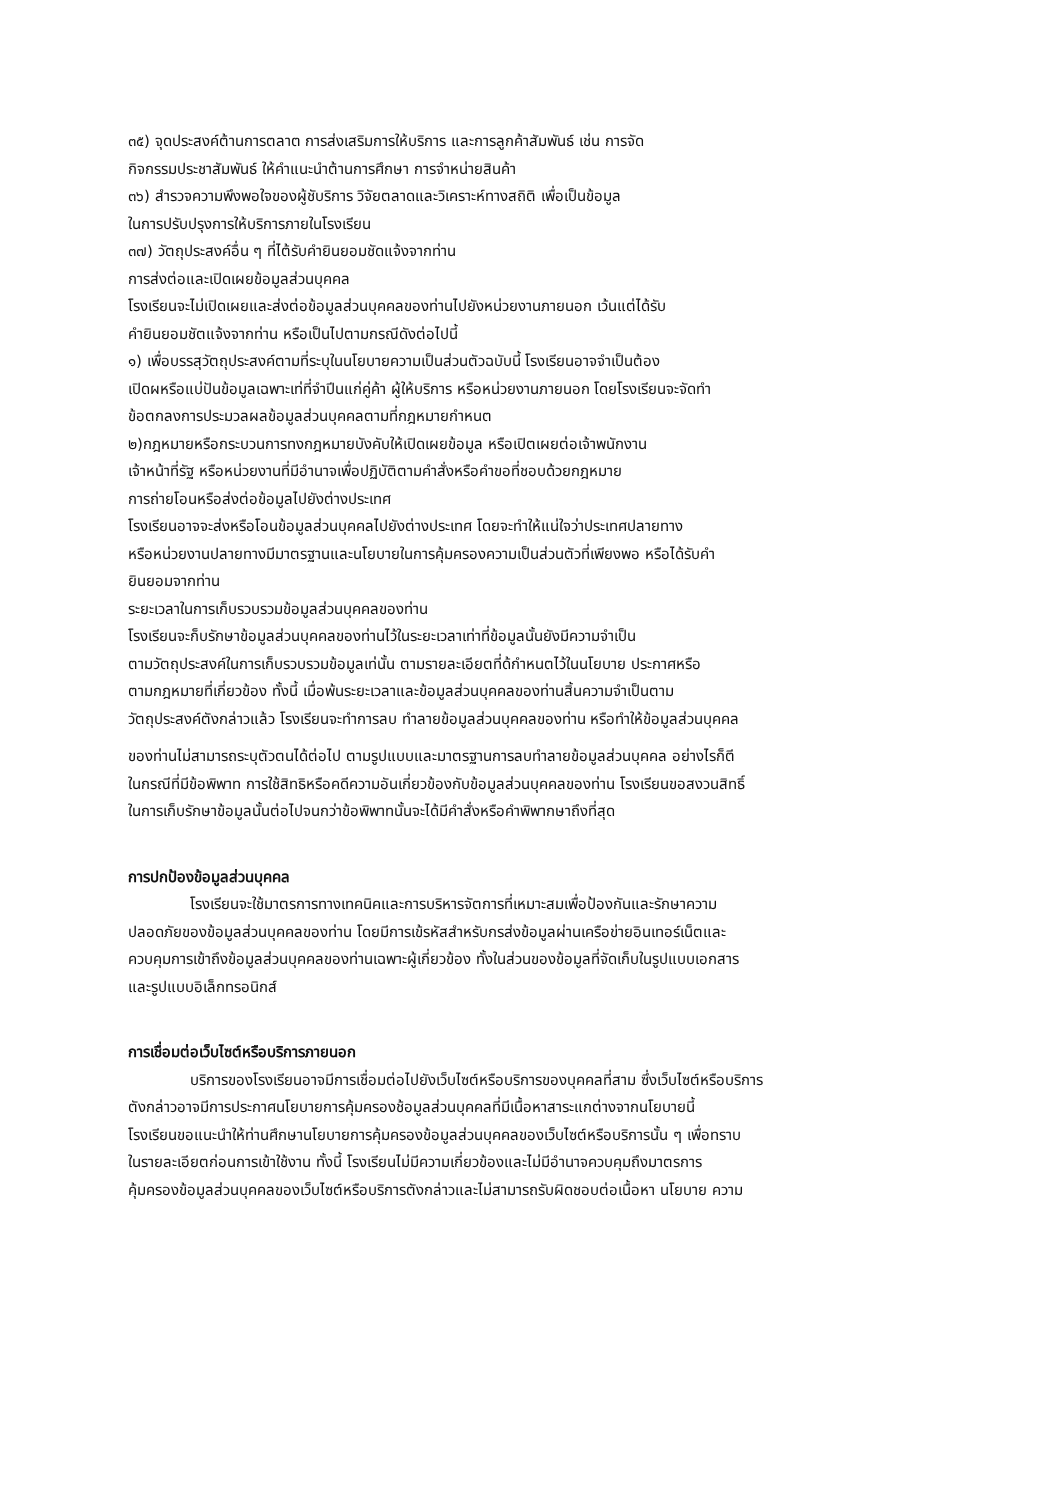๓๕) จุดประสงค์ต้านการตลาต การส่งเสริมการให้บริการ และการลูกค้าสัมพันธ์ เช่น การจัด
กิจกรรมประชาสัมพันธ์ ให้คำแนะนำต้านการศึกษา การจำหน่ายสินค้า
๓๖) สำรวจความพึงพอใจของผู้ชับริการ วิจัยตลาดและวิเคราะห์ทางสถิติ เพื่อเป็นข้อมูล
ในการปรับปรุงการให้บริการภายในโรงเรียน
๓๗) วัตถุประสงค์อื่น ๆ ที่ไต้รับคำยินยอมชัดแจ้งจากท่าน
การส่งต่อและเปิดเผยข้อมูลส่วนบุคคล
โรงเรียนจะไม่เปิดเผยและส่งต่อข้อมูลส่วนบุคคลของท่านไปยังหน่วยงานภายนอก เว้นแต่ได้รับ
คำยินยอมชัตแจ้งจากท่าน หรือเป็นไปตามกรณีดังต่อไปนี้
๑) เพื่อบรรสุวัตถุประสงค์ตามที่ระบุในนโยบายความเป็นส่วนตัวฉบับนี้ โรงเรียนอาจจำเป็นต้อง
เปิดผหรือแบ่ปันข้อมูลเฉพาะเท่ที่จำปีนแก่คู่ค้า ผู้ให้บริการ หรือหน่วยงานภายนอก โดยโรงเรียนจะจัดทำ
ข้อตกลงการประมวลผลข้อมูลส่วนบุคคลตามที่กฎหมายกำหนต
๒)กฎหมายหรือกระบวนการทงกฎหมายบังคับให้เปิดเผยข้อมูล หรือเปิตเผยต่อเจ้าพนักงาน
เจ้าหน้าที่รัฐ หรือหน่วยงานที่มีอำนาจเพื่อปฏิบัติตามคำสั่งหรือคำขอที่ชอบด้วยกฎหมาย
การถ่ายโอนหรือส่งต่อข้อมูลไปยังต่างประเทศ
โรงเรียนอาจจะส่งหรือโอนข้อมูลส่วนบุคคลไปยังต่างประเทศ โดยจะทำให้แน่ใจว่าประเทศปลายทาง
หรือหน่วยงานปลายทางมีมาตรฐานและนโยบายในการคุ้มครองความเป็นส่วนตัวที่เพียงพอ หรือได้รับคำ
ยินยอมจากท่าน
ระยะเวลาในการเก็บรวบรวมข้อมูลส่วนบุคคลของท่าน
โรงเรียนจะก็บรักษาข้อมูลส่วนบุคคลของท่านไว้ในระยะเวลาเท่าที่ข้อมูลนั้นยังมีความจำเป็น
ตามวัตถุประสงค์ในการเก็บรวบรวมข้อมูลเท่นั้น ตามรายละเอียตที่ด้กำหนตไว้ในนโยบาย ประกาศหรือ
ตามกฎหมายที่เกี่ยวข้อง ทั้งนี้ เมื่อพ้นระยะเวลาและข้อมูลส่วนบุคคลของท่านสิ้นความจำเป็นตาม
วัตถุประสงค์ตังกล่าวแล้ว โรงเรียนจะทำการลบ ทำลายข้อมูลส่วนบุคคลของท่าน หรือทำให้ข้อมูลส่วนบุคคล
ของท่านไม่สามารถระบุตัวตนได้ต่อไป ตามรูปแบบและมาตรฐานการลบทำลายข้อมูลส่วนบุคคล อย่างไรก็ตี
ในกรณีที่มีข้อพิพาท การใช้สิทธิหรือคดีความอันเกี่ยวข้องกับข้อมูลส่วนบุคคลของท่าน โรงเรียนขอสงวนสิทธิ์
ในการเก็บรักษาข้อมูลนั้นต่อไปจนกว่าข้อพิพาทนั้นจะได้มีคำสั่งหรือคำพิพากษาถึงที่สุด
การปกป้องข้อมูลส่วนบุคคล
โรงเรียนจะใช้มาตรการทางเทคนิคและการบริหารจัตการที่เหมาะสมเพื่อป้องกันและรักษาความ
ปลอดภัยของข้อมูลส่วนบุคคลของท่าน โดยมีการเข้รหัสสำหรับกรส่งข้อมูลผ่านเครือข่ายอินเทอร์เน็ตและ
ควบคุมการเข้าถึงข้อมูลส่วนบุคคลของท่านเฉพาะผู้เกี่ยวข้อง ทั้งในส่วนของข้อมูลที่จัดเก็บในรูปแบบเอกสาร
และรูปแบบอิเล็กทรอนิกส์
การเชื่อมต่อเว็บไซต์หรือบริการภายนอก
บริการของโรงเรียนอาจมีการเชื่อมต่อไปยังเว็บไซต์หรือบริการของบุคคลที่สาม ซึ่งเว็บไซต์หรือบริการ
ตังกล่าวอาจมีการประกาศนโยบายการคุ้มครองช้อมูลส่วนบุคคลที่มีเนื้อหาสาระแกต่างจากนโยบายนี้
โรงเรียนขอแนะนำให้ท่านศึกษานโยบายการคุ้มครองข้อมูลส่วนบุคคลของเว็บไซต์หรือบริการนั้น ๆ เพื่อทราบ
ในรายละเอียตก่อนการเข้าใช้งาน ทั้งนี้ โรงเรียนไม่มีความเกี่ยวข้องและไม่มีอำนาจควบคุมถึงมาตรการ
คุ้มครองข้อมูลส่วนบุคคลของเว็บไซต์หรือบริการตังกล่าวและไม่สามารถรับผิดชอบต่อเนื้อหา นโยบาย ความ